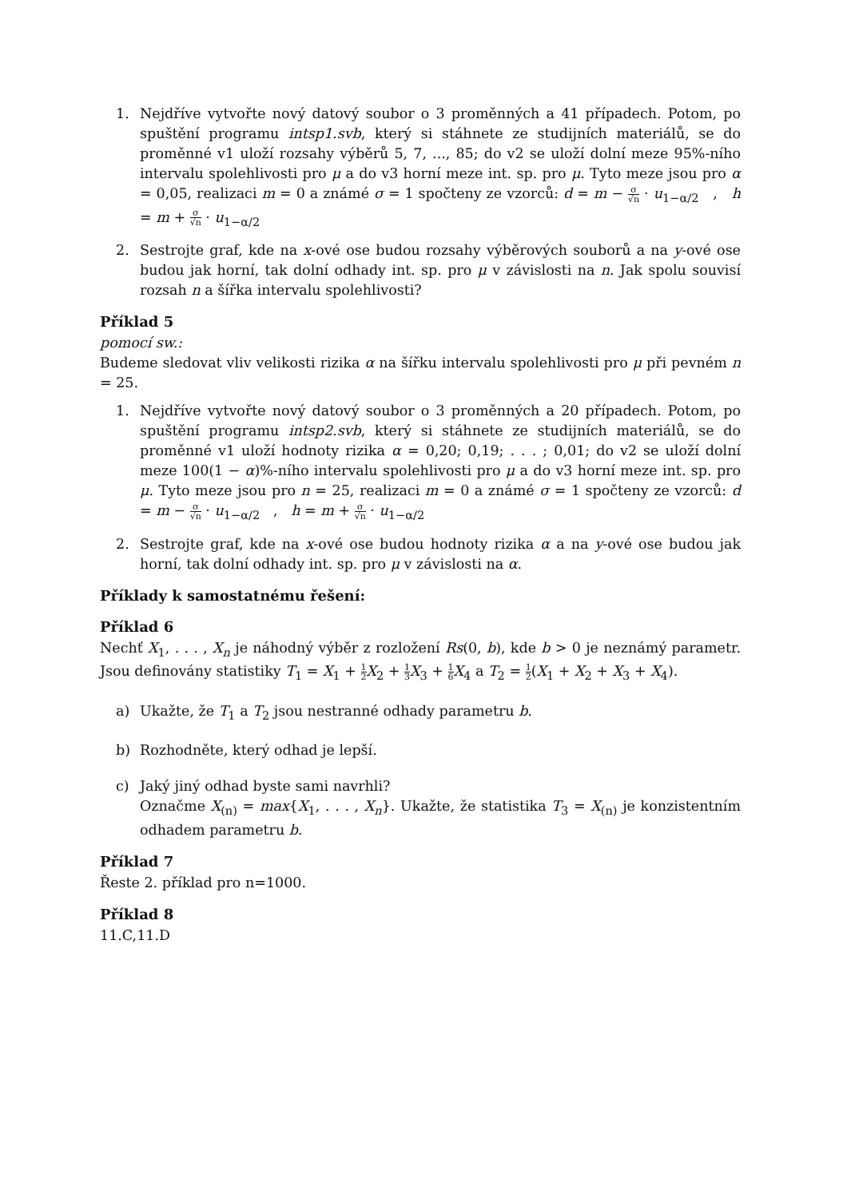1. Nejdříve vytvořte nový datový soubor o 3 proměnných a 41 případech. Potom, po spuštění programu intsp1.svb, který si stáhnete ze studijních materiálů, se do proměnné v1 uloží rozsahy výběrů 5, 7, ..., 85; do v2 se uloží dolní meze 95%-ního intervalu spolehlivosti pro μ a do v3 horní meze int. sp. pro μ. Tyto meze jsou pro α = 0,05, realizaci m = 0 a známé σ = 1 spočteny ze vzorců: d = m − σ √n · u<sub>1−α/2</sub> , h = m + σ √n · u<sub>1−α/2</sub>
2. Sestrojte graf, kde na x-ové ose budou rozsahy výběrových souborů a na y-ové ose budou jak horní, tak dolní odhady int. sp. pro μ v závislosti na n. Jak spolu souvisí rozsah n a šířka intervalu spolehlivosti?
Příklad 5
pomocí sw.:
Budeme sledovat vliv velikosti rizika α na šířku intervalu spolehlivosti pro μ při pevném n = 25.
1. Nejdříve vytvořte nový datový soubor o 3 proměnných a 20 případech. Potom, po spuštění programu intsp2.svb, který si stáhnete ze studijních materiálů, se do proměnné v1 uloží hodnoty rizika α = 0,20; 0,19; . . . ; 0,01; do v2 se uloží dolní meze 100(1 − α)%-ního intervalu spolehlivosti pro μ a do v3 horní meze int. sp. pro μ. Tyto meze jsou pro n = 25, realizaci m = 0 a známé σ = 1 spočteny ze vzorců: d = m − σ √n · u<sub>1−α/2</sub> , h = m + σ √n · u<sub>1−α/2</sub>
2. Sestrojte graf, kde na x-ové ose budou hodnoty rizika α a na y-ové ose budou jak horní, tak dolní odhady int. sp. pro μ v závislosti na α.
Příklady k samostatnému řešení:
Příklad 6
Nechť X<sub>1</sub>, . . . , X<sub>n</sub> je náhodný výběr z rozložení Rs(0, b), kde b > 0 je neznámý parametr. Jsou definovány statistiky T<sub>1</sub> = X<sub>1</sub> + 1 2 X<sub>2</sub> + 1 3 X<sub>3</sub> + 1 6 X<sub>4</sub> a T<sub>2</sub> = 1 2(X<sub>1</sub> + X<sub>2</sub> + X<sub>3</sub> + X<sub>4</sub>).
a) Ukažte, že T<sub>1</sub> a T<sub>2</sub> jsou nestranné odhady parametru b.
b) Rozhodněte, který odhad je lepší.
c) Jaký jiný odhad byste sami navrhli?
Označme X<sub>(n)</sub> = max{X<sub>1</sub>, . . . , X<sub>n</sub>}. Ukažte, že statistika T<sub>3</sub> = X<sub>(n)</sub> je konzistentním odhadem parametru b.
Příklad 7
Řeste 2. příklad pro n=1000.
Příklad 8
11.C,11.D